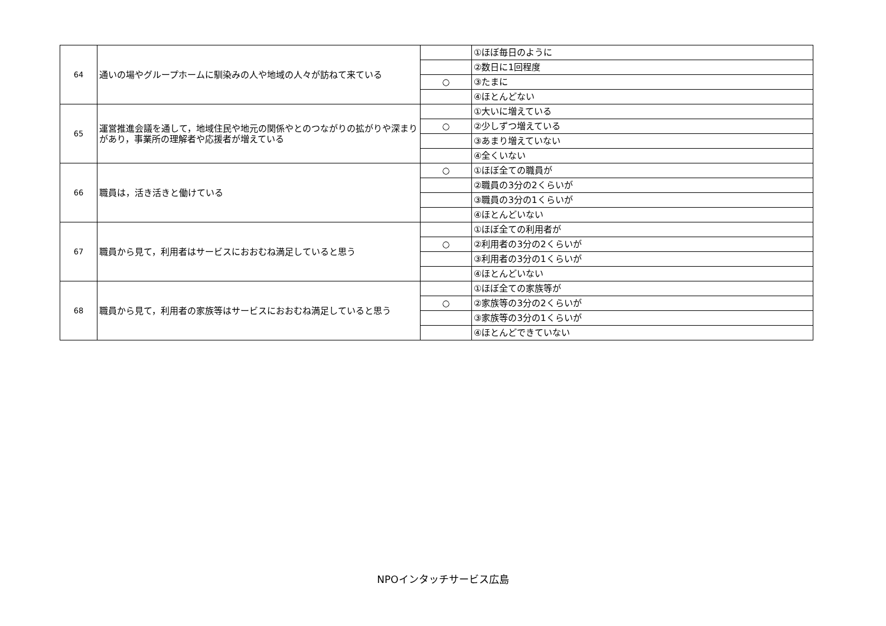| 64 | 通いの場やグループホームに馴染みの人や地域の人々が訪ねて来ている | | ①ほぼ毎日のように |
| | | | ②数日に1回程度 |
| | | ○ | ③たまに |
| | | | ④ほとんどない |
| 65 | 運営推進会議を通して，地域住民や地元の関係やとのつながりの拡がりや深まりがあり，事業所の理解者や応援者が増えている | | ①大いに増えている |
| | | ○ | ②少しずつ増えている |
| | | | ③あまり増えていない |
| | | | ④全くいない |
| 66 | 職員は，活き活きと働けている | ○ | ①ほぼ全ての職員が |
| | | | ②職員の3分の2くらいが |
| | | | ③職員の3分の1くらいが |
| | | | ④ほとんどいない |
| 67 | 職員から見て，利用者はサービスにおおむね満足していると思う | | ①ほぼ全ての利用者が |
| | | ○ | ②利用者の3分の2くらいが |
| | | | ③利用者の3分の1くらいが |
| | | | ④ほとんどいない |
| 68 | 職員から見て，利用者の家族等はサービスにおおむね満足していると思う | | ①ほぼ全ての家族等が |
| | | ○ | ②家族等の3分の2くらいが |
| | | | ③家族等の3分の1くらいが |
| | | | ④ほとんどできていない |
NPOインタッチサービス広島